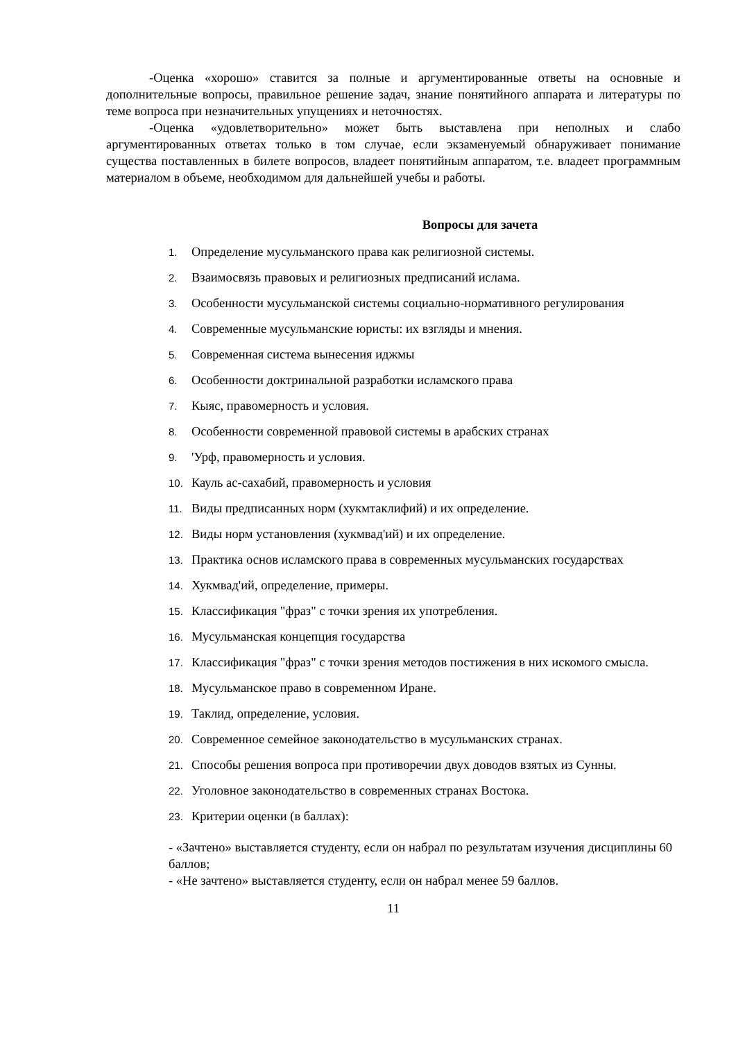-Оценка «хорошо» ставится за полные и аргументированные ответы на основные и дополнительные вопросы, правильное решение задач, знание понятийного аппарата и литературы по теме вопроса при незначительных упущениях и неточностях.
-Оценка «удовлетворительно» может быть выставлена при неполных и слабо аргументированных ответах только в том случае, если экзаменуемый обнаруживает понимание существа поставленных в билете вопросов, владеет понятийным аппаратом, т.е. владеет программным материалом в объеме, необходимом для дальнейшей учебы и работы.
Вопросы для зачета
1. Определение мусульманского права как религиозной системы.
2. Взаимосвязь правовых и религиозных предписаний ислама.
3. Особенности мусульманской системы социально-нормативного регулирования
4. Современные мусульманские юристы: их взгляды и мнения.
5. Современная система вынесения иджмы
6. Особенности доктринальной разработки исламского права
7. Кыяс, правомерность и условия.
8. Особенности современной правовой системы в арабских странах
9. 'Урф, правомерность и условия.
10. Кауль ас-сахабий, правомерность и условия
11. Виды предписанных норм (хукмтаклифий) и их определение.
12. Виды норм установления (хукмвад'ий) и их определение.
13. Практика основ исламского права в современных мусульманских государствах
14. Хукмвад'ий, определение, примеры.
15. Классификация "фраз" с точки зрения их употребления.
16. Мусульманская концепция государства
17. Классификация "фраз" с точки зрения методов постижения в них искомого смысла.
18. Мусульманское право в современном Иране.
19. Таклид, определение, условия.
20. Современное семейное законодательство в мусульманских странах.
21. Способы решения вопроса при противоречии двух доводов взятых из Сунны.
22. Уголовное законодательство в современных странах Востока.
23. Критерии оценки (в баллах):
- «Зачтено» выставляется студенту, если он набрал по результатам изучения дисциплины 60 баллов;
- «Не зачтено» выставляется студенту, если он набрал менее 59 баллов.
11